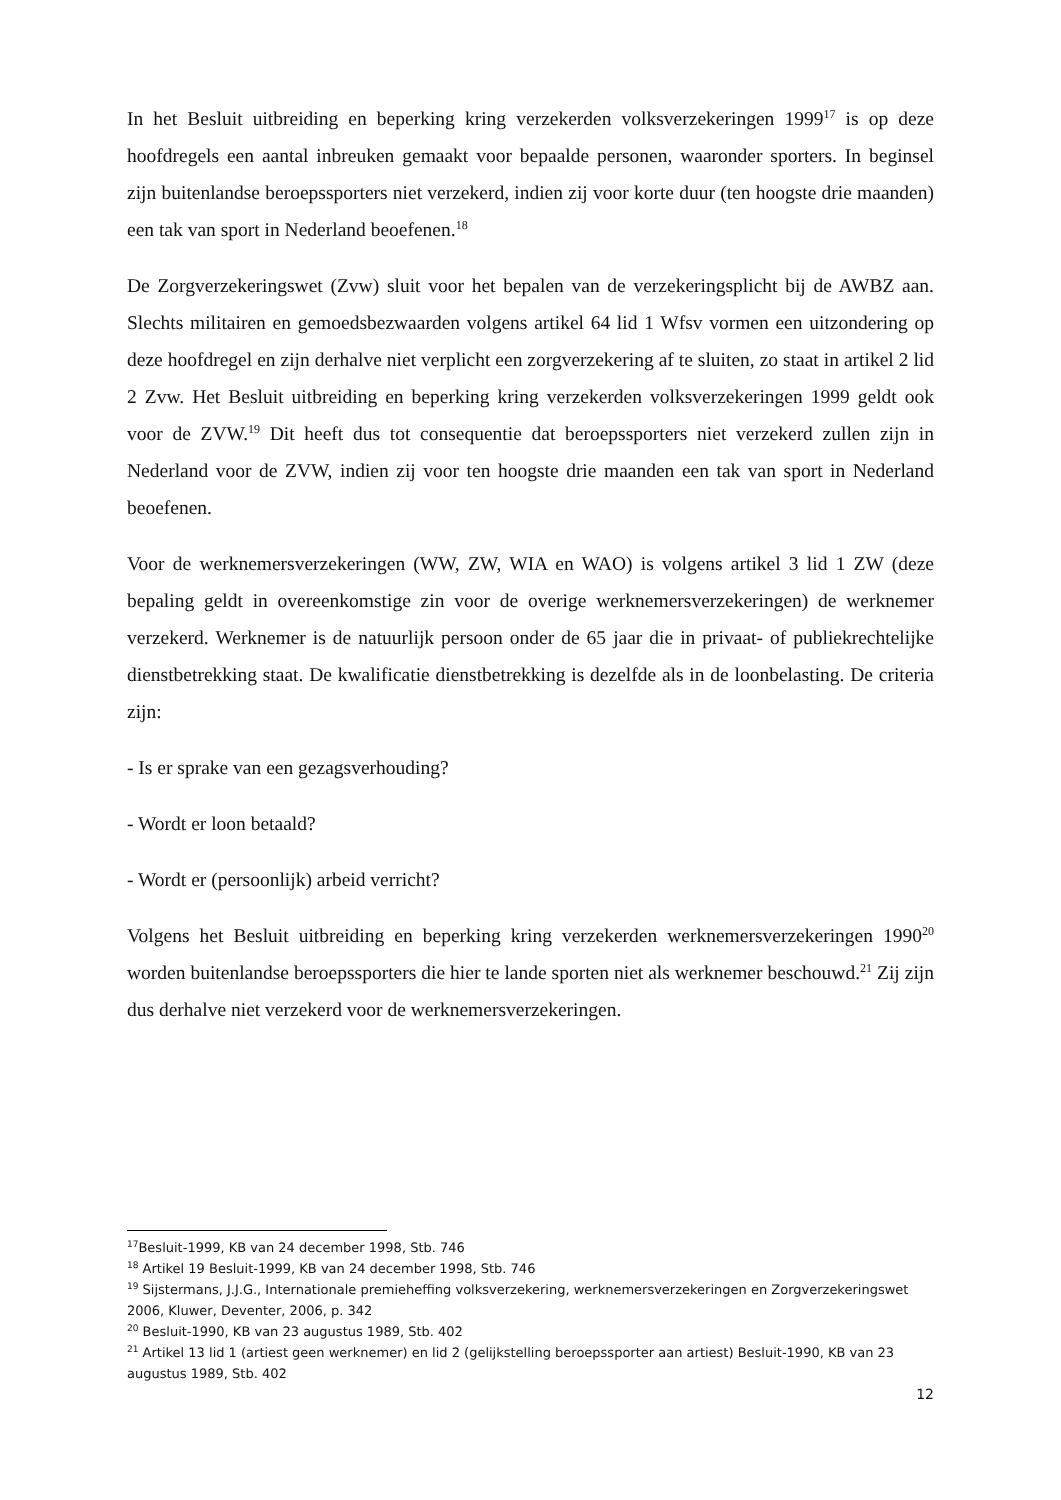In het Besluit uitbreiding en beperking kring verzekerden volksverzekeringen 1999<sup>17</sup> is op deze hoofdregels een aantal inbreuken gemaakt voor bepaalde personen, waaronder sporters. In beginsel zijn buitenlandse beroepssporters niet verzekerd, indien zij voor korte duur (ten hoogste drie maanden) een tak van sport in Nederland beoefenen.<sup>18</sup>
De Zorgverzekeringswet (Zvw) sluit voor het bepalen van de verzekeringsplicht bij de AWBZ aan. Slechts militairen en gemoedsbezwaarden volgens artikel 64 lid 1 Wfsv vormen een uitzondering op deze hoofdregel en zijn derhalve niet verplicht een zorgverzekering af te sluiten, zo staat in artikel 2 lid 2 Zvw. Het Besluit uitbreiding en beperking kring verzekerden volksverzekeringen 1999 geldt ook voor de ZVW.<sup>19</sup> Dit heeft dus tot consequentie dat beroepssporters niet verzekerd zullen zijn in Nederland voor de ZVW, indien zij voor ten hoogste drie maanden een tak van sport in Nederland beoefenen.
Voor de werknemersverzekeringen (WW, ZW, WIA en WAO) is volgens artikel 3 lid 1 ZW (deze bepaling geldt in overeenkomstige zin voor de overige werknemersverzekeringen) de werknemer verzekerd. Werknemer is de natuurlijk persoon onder de 65 jaar die in privaat- of publiekrechtelijke dienstbetrekking staat. De kwalificatie dienstbetrekking is dezelfde als in de loonbelasting. De criteria zijn:
- Is er sprake van een gezagsverhouding?
- Wordt er loon betaald?
- Wordt er (persoonlijk) arbeid verricht?
Volgens het Besluit uitbreiding en beperking kring verzekerden werknemersverzekeringen 1990<sup>20</sup> worden buitenlandse beroepssporters die hier te lande sporten niet als werknemer beschouwd.<sup>21</sup> Zij zijn dus derhalve niet verzekerd voor de werknemersverzekeringen.
<sup>17</sup> Besluit-1999, KB van 24 december 1998, Stb. 746
<sup>18</sup> Artikel 19 Besluit-1999, KB van 24 december 1998, Stb. 746
<sup>19</sup> Sijstermans, J.J.G., Internationale premieheffing volksverzekering, werknemersverzekeringen en Zorgverzekeringswet 2006, Kluwer, Deventer, 2006, p. 342
<sup>20</sup> Besluit-1990, KB van 23 augustus 1989, Stb. 402
<sup>21</sup> Artikel 13 lid 1 (artiest geen werknemer) en lid 2 (gelijkstelling beroepssporter aan artiest) Besluit-1990, KB van 23 augustus 1989, Stb. 402
12